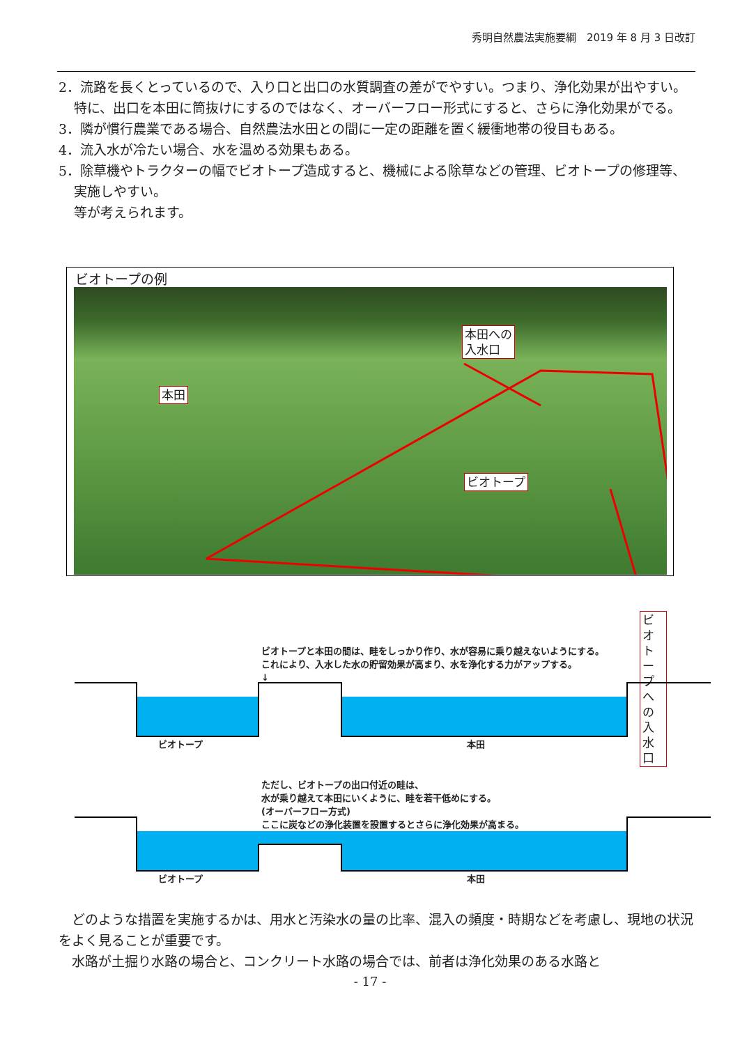秀明自然農法実施要綱　2019 年 8 月 3 日改訂
2．流路を長くとっているので、入り口と出口の水質調査の差がでやすい。つまり、浄化効果が出やすい。特に、出口を本田に筒抜けにするのではなく、オーバーフロー形式にすると、さらに浄化効果がでる。
3．隣が慣行農業である場合、自然農法水田との間に一定の距離を置く緩衝地帯の役目もある。
4．流入水が冷たい場合、水を温める効果もある。
5．除草機やトラクターの幅でビオトープ造成すると、機械による除草などの管理、ビオトープの修理等、実施しやすい。
等が考えられます。
ビオトープの例
本田への
入水口
本田
ビオトープ
ビオトープへ
の入水口
ビオトープと本田の間は、畦をしっかり作り、水が容易に乗り越えないようにする。
これにより、入水した水の貯留効果が高まり、水を浄化する力がアップする。
↓
ビオトープ 本田
ただし、ビオトープの出口付近の畦は、
水が乗り越えて本田にいくように、畦を若干低めにする。
(オーバーフロー方式)
ここに炭などの浄化装置を設置するとさらに浄化効果が高まる。
↓
ビオトープ 本田
　どのような措置を実施するかは、用水と汚染水の量の比率、混入の頻度・時期などを考慮し、現地の状況をよく見ることが重要です。
　水路が土掘り水路の場合と、コンクリート水路の場合では、前者は浄化効果のある水路と
- 17 -